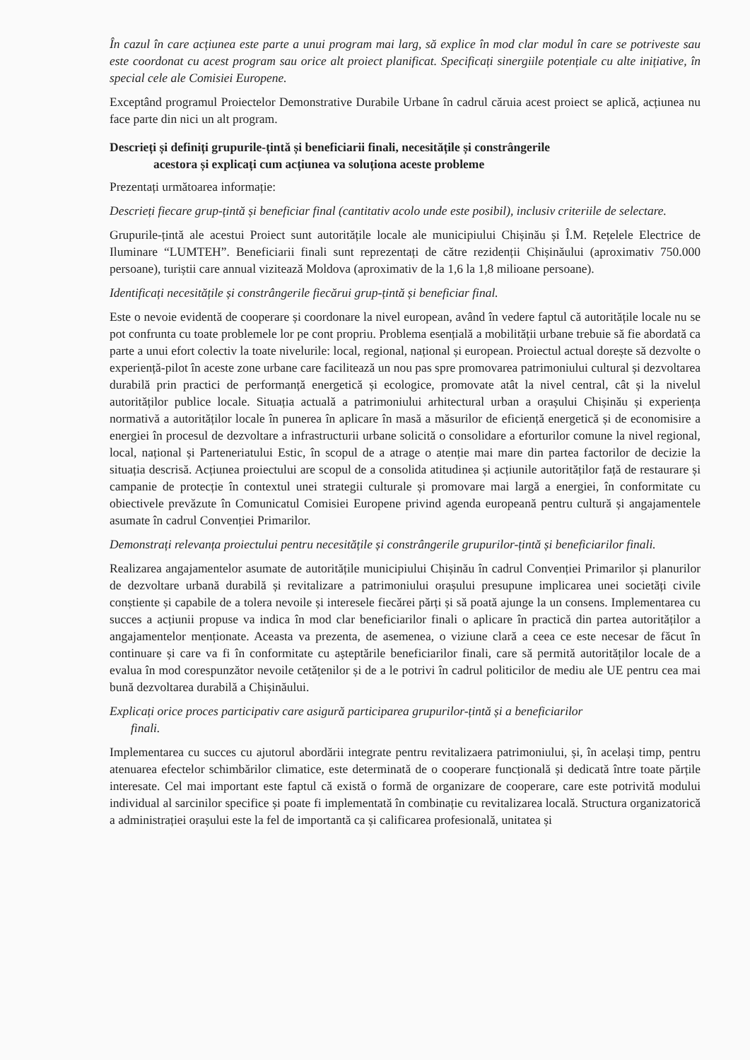În cazul în care acțiunea este parte a unui program mai larg, să explice în mod clar modul în care se potriveste sau este coordonat cu acest program sau orice alt proiect planificat. Specificați sinergiile potențiale cu alte inițiative, în special cele ale Comisiei Europene.
Exceptând programul Proiectelor Demonstrative Durabile Urbane în cadrul căruia acest proiect se aplică, acțiunea nu face parte din nici un alt program.
Descrieți și definiți grupurile-țintă și beneficiarii finali, necesitățile și constrângerile
acestora și explicați cum acțiunea va soluționa aceste probleme
Prezentați următoarea informație:
Descrieți fiecare grup-țintă și beneficiar final (cantitativ acolo unde este posibil), inclusiv criteriile de selectare.
Grupurile-țintă ale acestui Proiect sunt autoritățile locale ale municipiului Chișinău și Î.M. Rețelele Electrice de Iluminare “LUMTEH”. Beneficiarii finali sunt reprezentați de către rezidenții Chișinăului (aproximativ 750.000 persoane), turiștii care annual vizitează Moldova (aproximativ de la 1,6 la 1,8 milioane persoane).
Identificați necesitățile și constrângerile fiecărui grup-țintă și beneficiar final.
Este o nevoie evidentă de cooperare și coordonare la nivel european, având în vedere faptul că autoritățile locale nu se pot confrunta cu toate problemele lor pe cont propriu. Problema esențială a mobilității urbane trebuie să fie abordată ca parte a unui efort colectiv la toate nivelurile: local, regional, național și european. Proiectul actual dorește să dezvolte o experiență-pilot în aceste zone urbane care facilitează un nou pas spre promovarea patrimoniului cultural și dezvoltarea durabilă prin practici de performanță energetică și ecologice, promovate atât la nivel central, cât și la nivelul autorităților publice locale. Situația actuală a patrimoniului arhitectural urban a orașului Chișinău și experiența normativă a autorităților locale în punerea în aplicare în masă a măsurilor de eficiență energetică și de economisire a energiei în procesul de dezvoltare a infrastructurii urbane solicită o consolidare a eforturilor comune la nivel regional, local, național și Parteneriatului Estic, în scopul de a atrage o atenție mai mare din partea factorilor de decizie la situația descrisă. Acțiunea proiectului are scopul de a consolida atitudinea și acțiunile autorităților față de restaurare și campanie de protecție în contextul unei strategii culturale și promovare mai largă a energiei, în conformitate cu obiectivele prevăzute în Comunicatul Comisiei Europene privind agenda europeană pentru cultură și angajamentele asumate în cadrul Convenției Primarilor.
Demonstrați relevanța proiectului pentru necesitățile și constrângerile grupurilor-țintă și beneficiarilor finali.
Realizarea angajamentelor asumate de autoritățile municipiului Chișinău în cadrul Convenției Primarilor și planurilor de dezvoltare urbană durabilă și revitalizare a patrimoniului orașului presupune implicarea unei societăți civile conștiente și capabile de a tolera nevoile și interesele fiecărei părți și să poată ajunge la un consens. Implementarea cu succes a acțiunii propuse va indica în mod clar beneficiarilor finali o aplicare în practică din partea autorităților a angajamentelor menționate. Aceasta va prezenta, de asemenea, o viziune clară a ceea ce este necesar de făcut în continuare și care va fi în conformitate cu așteptările beneficiarilor finali, care să permită autorităților locale de a evalua în mod corespunzător nevoile cetățenilor și de a le potrivi în cadrul politicilor de mediu ale UE pentru cea mai bună dezvoltarea durabilă a Chișinăului.
Explicați orice proces participativ care asigură participarea grupurilor-țintă și a beneficiarilor
finali.
Implementarea cu succes cu ajutorul abordării integrate pentru revitalizaera patrimoniului, și, în același timp, pentru atenuarea efectelor schimbărilor climatice, este determinată de o cooperare funcțională și dedicată între toate părțile interesate. Cel mai important este faptul că există o formă de organizare de cooperare, care este potrivită modului individual al sarcinilor specifice și poate fi implementată în combinație cu revitalizarea locală. Structura organizatorică a administrației orașului este la fel de importantă ca și calificarea profesională, unitatea și